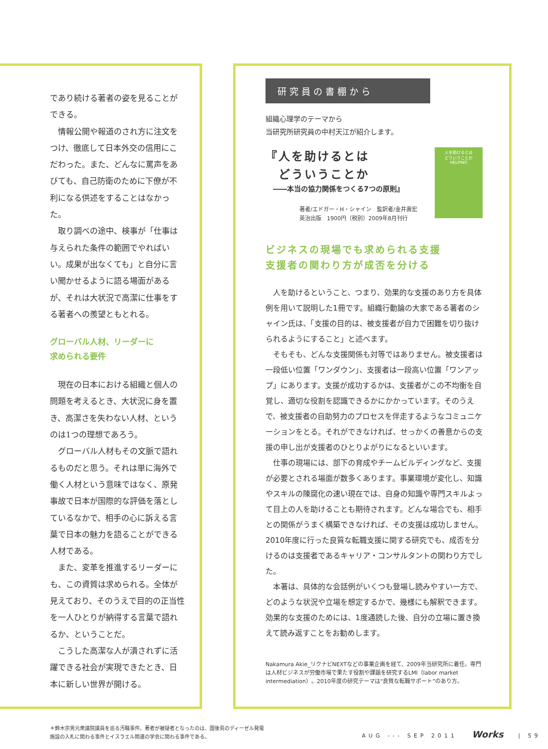であり続ける著者の姿を見ることができる。
情報公開や報道のされ方に注文をつけ、徹底して日本外交の信用にこだわった。また、どんなに罵声をあびても、自己防衛のために下僚が不利になる供述をすることはなかった。
取り調べの途中、検事が「仕事は与えられた条件の範囲でやればいい。成果が出なくても」と自分に言い聞かせるように語る場面があるが、それは大状況で高潔に仕事をする著者への羨望ともとれる。
グローバル人材、リーダーに
求められる要件
現在の日本における組織と個人の問題を考えるとき、大状況に身を置き、高潔さを失わない人材、というのは1つの理想であろう。
グローバル人材もその文脈で語れるものだと思う。それは単に海外で働く人材という意味ではなく、原発事故で日本が国際的な評価を落としているなかで、相手の心に訴える言葉で日本の魅力を語ることができる人材である。
また、変革を推進するリーダーにも、この資質は求められる。全体が見えており、そのうえで目的の正当性を一人ひとりが納得する言葉で語れるか、ということだ。
こうした高潔な人が潰されずに活躍できる社会が実現できたとき、日本に新しい世界が開ける。
研究員の書棚から
組織心理学のテーマから
当研究所研究員の中村天江が紹介します。
『人を助けるとは
　どういうことか
――本当の協力関係をつくる7つの原則』
著者/エドガー・H・シャイン　監訳者/金井壽宏
英治出版　1900円（税別）2009年8月刊行
人を助けるとは
どういうことか
HELPING
ビジネスの現場でも求められる支援
支援者の関わり方が成否を分ける
人を助けるということ、つまり、効果的な支援のあり方を具体例を用いて説明した1冊です。組織行動論の大家である著者のシャイン氏は、「支援の目的は、被支援者が自力で困難を切り抜けられるようにすること」と述べます。
そもそも、どんな支援関係も対等ではありません。被支援者は一段低い位置「ワンダウン」、支援者は一段高い位置「ワンアップ」にあります。支援が成功するかは、支援者がこの不均衡を自覚し、適切な役割を認識できるかにかかっています。そのうえで、被支援者の自助努力のプロセスを伴走するようなコミュニケーションをとる。それができなければ、せっかくの善意からの支援の申し出が支援者のひとりよがりになるといいます。
仕事の現場には、部下の育成やチームビルディングなど、支援が必要とされる場面が数多くあります。事業環境が変化し、知識やスキルの陳腐化の速い現在では、自身の知識や専門スキルよって目上の人を助けることも期待されます。どんな場合でも、相手との関係がうまく構築できなければ、その支援は成功しません。2010年度に行った良質な転職支援に関する研究でも、成否を分けるのは支援者であるキャリア・コンサルタントの関わり方でした。
本著は、具体的な会話例がいくつも登場し読みやすい一方で、どのような状況や立場を想定するかで、幾様にも解釈できます。効果的な支援のためには、1度通読した後、自分の立場に置き換えて読み返すことをお勧めします。
Nakamura Akie_リクナビNEXTなどの事業企画を経て、2009年当研究所に着任。専門は人材ビジネスが労働市場で果たす役割や課題を研究するLMI（labor market intermediation）。2010年度の研究テーマは“良質な転職サポート”のあり方。
＊鈴木宗男元衆議院議員を巡る汚職事件。著者が被疑者となったのは、国後島のディーゼル発電施設の入札に関わる事件とイスラエル関連の学会に関わる事件である。
AUG --- SEP 2011 Works | 59